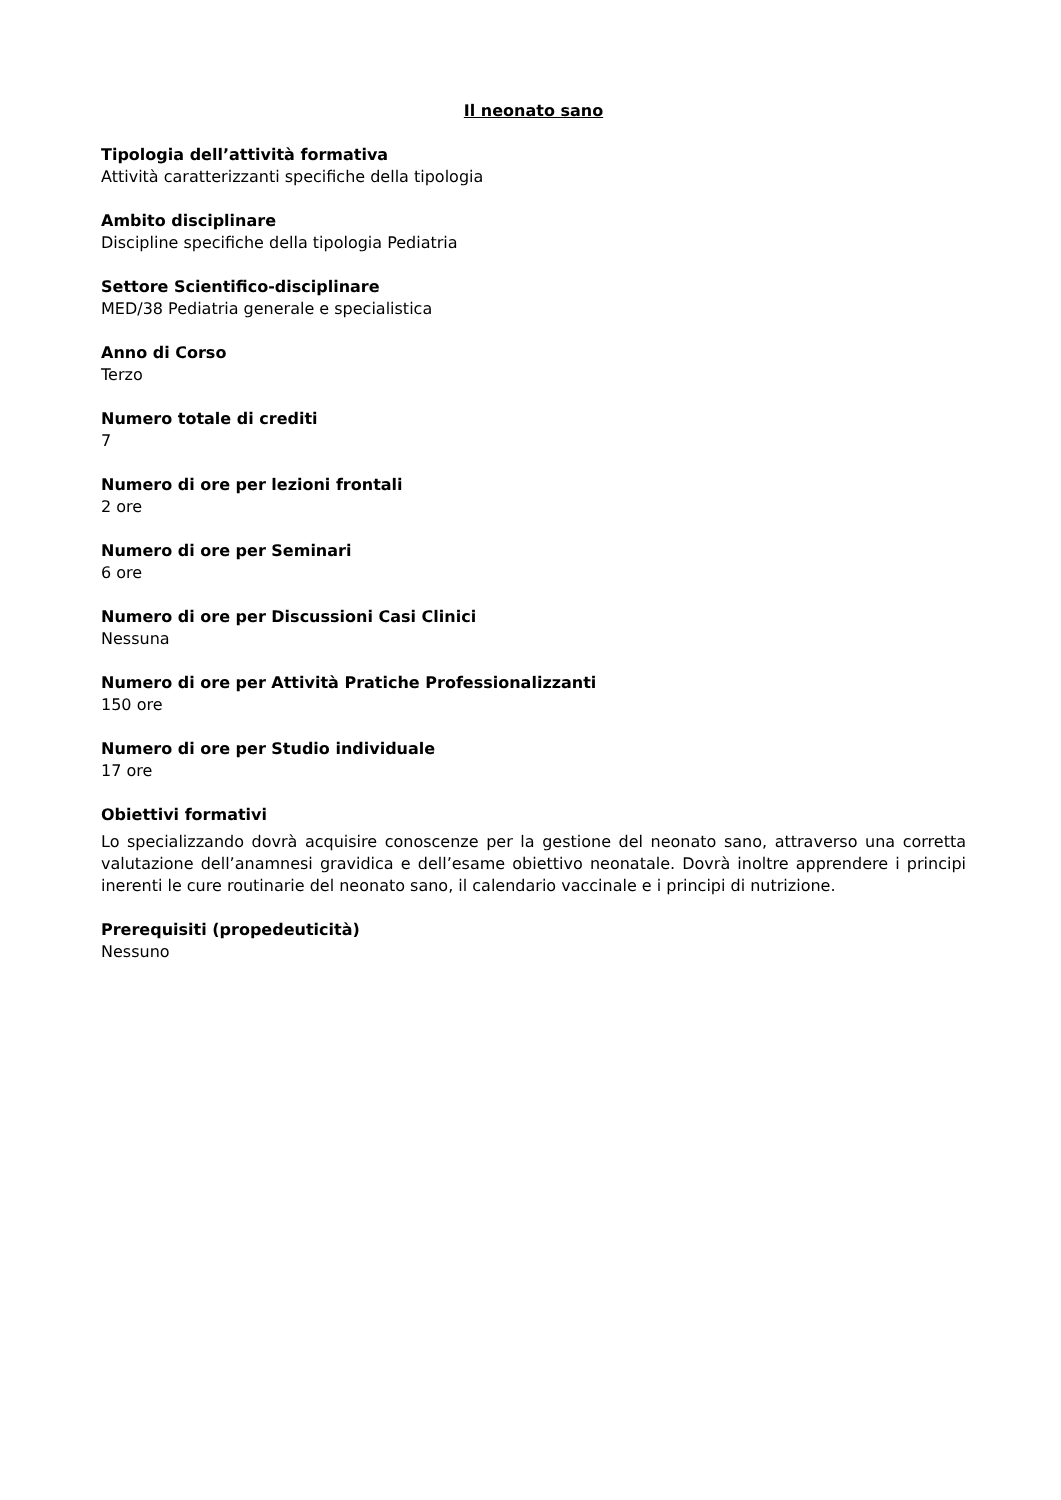Il neonato sano
Tipologia dell’attività formativa
Attività caratterizzanti specifiche della tipologia
Ambito disciplinare
Discipline specifiche della tipologia Pediatria
Settore Scientifico-disciplinare
MED/38 Pediatria generale e specialistica
Anno di Corso
Terzo
Numero totale di crediti
7
Numero di ore per lezioni frontali
2 ore
Numero di ore per Seminari
6 ore
Numero di ore per Discussioni Casi Clinici
Nessuna
Numero di ore per Attività Pratiche Professionalizzanti
150 ore
Numero di ore per Studio individuale
17 ore
Obiettivi formativi
Lo specializzando dovrà acquisire conoscenze per la gestione del neonato sano, attraverso una corretta valutazione dell’anamnesi gravidica e dell’esame obiettivo neonatale. Dovrà inoltre apprendere i principi inerenti le cure routinarie del neonato sano, il calendario vaccinale e i principi di nutrizione.
Prerequisiti (propedeuticità)
Nessuno